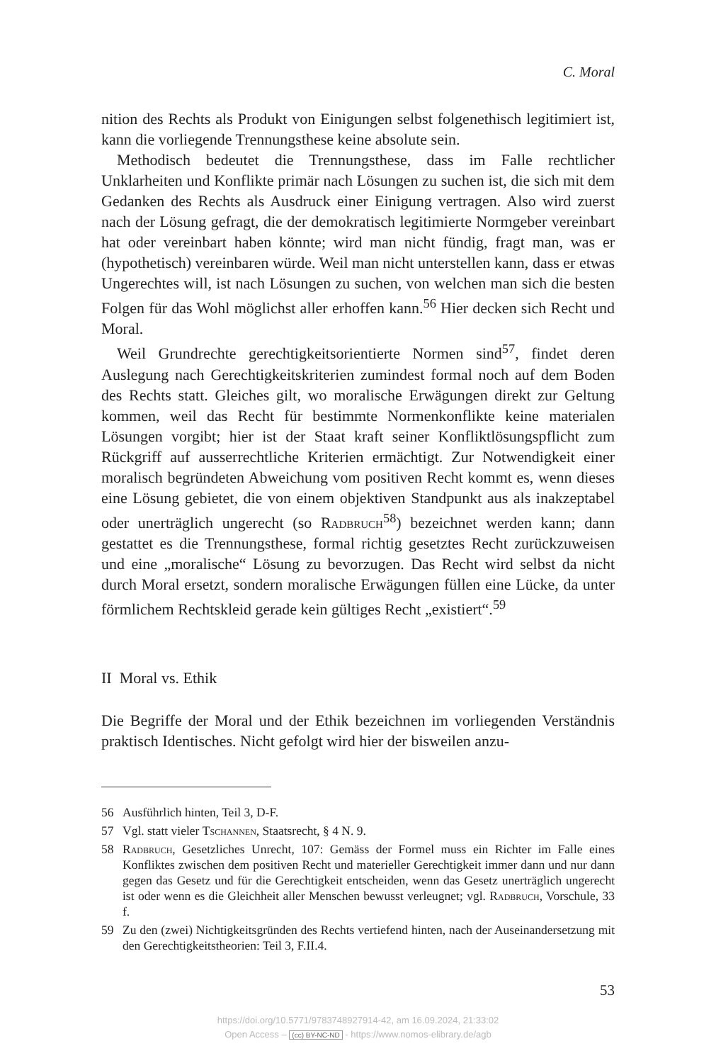C. Moral
nition des Rechts als Produkt von Einigungen selbst folgenethisch legitimiert ist, kann die vorliegende Trennungsthese keine absolute sein.
Methodisch bedeutet die Trennungsthese, dass im Falle rechtlicher Unklarheiten und Konflikte primär nach Lösungen zu suchen ist, die sich mit dem Gedanken des Rechts als Ausdruck einer Einigung vertragen. Also wird zuerst nach der Lösung gefragt, die der demokratisch legitimierte Normgeber vereinbart hat oder vereinbart haben könnte; wird man nicht fündig, fragt man, was er (hypothetisch) vereinbaren würde. Weil man nicht unterstellen kann, dass er etwas Ungerechtes will, ist nach Lösungen zu suchen, von welchen man sich die besten Folgen für das Wohl möglichst aller erhoffen kann.<sup>56</sup> Hier decken sich Recht und Moral.
Weil Grundrechte gerechtigkeitsorientierte Normen sind<sup>57</sup>, findet deren Auslegung nach Gerechtigkeitskriterien zumindest formal noch auf dem Boden des Rechts statt. Gleiches gilt, wo moralische Erwägungen direkt zur Geltung kommen, weil das Recht für bestimmte Normenkonflikte keine materialen Lösungen vorgibt; hier ist der Staat kraft seiner Konfliktlösungspflicht zum Rückgriff auf ausserrechtliche Kriterien ermächtigt. Zur Notwendigkeit einer moralisch begründeten Abweichung vom positiven Recht kommt es, wenn dieses eine Lösung gebietet, die von einem objektiven Standpunkt aus als inakzeptabel oder unerträglich ungerecht (so Radbruch<sup>58</sup>) bezeichnet werden kann; dann gestattet es die Trennungsthese, formal richtig gesetztes Recht zurückzuweisen und eine „moralische“ Lösung zu bevorzugen. Das Recht wird selbst da nicht durch Moral ersetzt, sondern moralische Erwägungen füllen eine Lücke, da unter förmlichem Rechtskleid gerade kein gültiges Recht „existiert“.<sup>59</sup>
II Moral vs. Ethik
Die Begriffe der Moral und der Ethik bezeichnen im vorliegenden Verständnis praktisch Identisches. Nicht gefolgt wird hier der bisweilen anzu-
56 Ausführlich hinten, Teil 3, D-F.
57 Vgl. statt vieler Tschannen, Staatsrecht, § 4 N. 9.
58 Radbruch, Gesetzliches Unrecht, 107: Gemäss der Formel muss ein Richter im Falle eines Konfliktes zwischen dem positiven Recht und materieller Gerechtigkeit immer dann und nur dann gegen das Gesetz und für die Gerechtigkeit entscheiden, wenn das Gesetz unerträglich ungerecht ist oder wenn es die Gleichheit aller Menschen bewusst verleugnet; vgl. Radbruch, Vorschule, 33 f.
59 Zu den (zwei) Nichtigkeitsgründen des Rechts vertiefend hinten, nach der Auseinandersetzung mit den Gerechtigkeitstheorien: Teil 3, F.II.4.
53
https://doi.org/10.5771/9783748927914-42, am 16.09.2024, 21:33:02
Open Access – (cc) BY-NC-ND - https://www.nomos-elibrary.de/agb